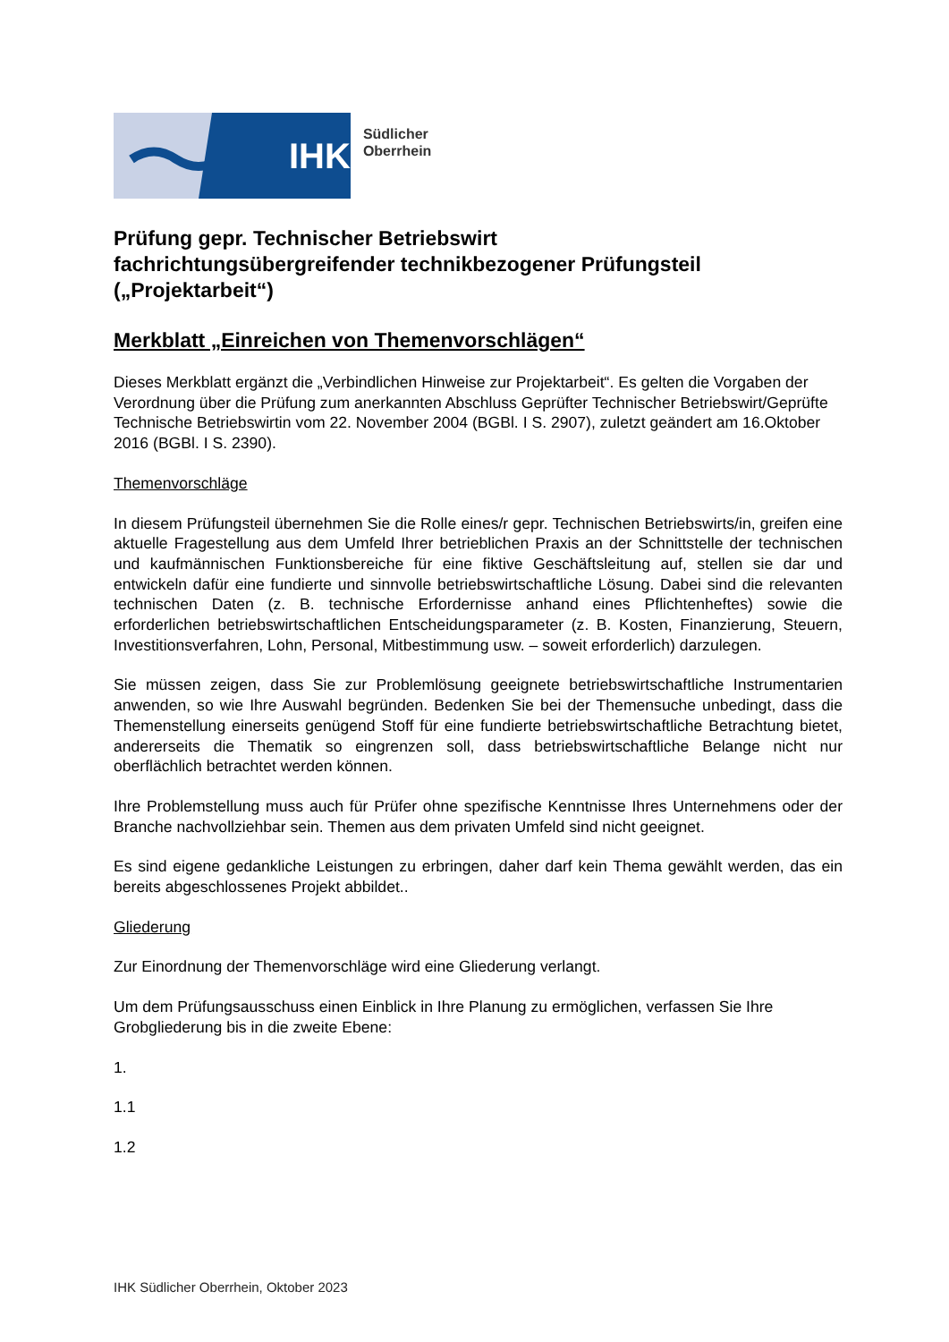IHK
Südlicher
Oberrhein
Prüfung gepr. Technischer Betriebswirt
fachrichtungsübergreifender technikbezogener Prüfungsteil („Projektarbeit“)
Merkblatt „Einreichen von Themenvorschlägen“
Dieses Merkblatt ergänzt die „Verbindlichen Hinweise zur Projektarbeit“. Es gelten die Vorgaben der Verordnung über die Prüfung zum anerkannten Abschluss Geprüfter Technischer Betriebswirt/Geprüfte Technische Betriebswirtin vom 22. November 2004 (BGBl. I S. 2907), zuletzt geändert am 16.Oktober 2016 (BGBl. I S. 2390).
Themenvorschläge
In diesem Prüfungsteil übernehmen Sie die Rolle eines/r gepr. Technischen Betriebswirts/in, greifen eine aktuelle Fragestellung aus dem Umfeld Ihrer betrieblichen Praxis an der Schnittstelle der technischen und kaufmännischen Funktionsbereiche für eine fiktive Geschäftsleitung auf, stellen sie dar und entwickeln dafür eine fundierte und sinnvolle betriebswirtschaftliche Lösung. Dabei sind die relevanten technischen Daten (z. B. technische Erfordernisse anhand eines Pflichtenheftes) sowie die erforderlichen betriebswirtschaftlichen Entscheidungsparameter (z. B. Kosten, Finanzierung, Steuern, Investitionsverfahren, Lohn, Personal, Mitbestimmung usw. – soweit erforderlich) darzulegen.
Sie müssen zeigen, dass Sie zur Problemlösung geeignete betriebswirtschaftliche Instrumentarien anwenden, so wie Ihre Auswahl begründen. Bedenken Sie bei der Themensuche unbedingt, dass die Themenstellung einerseits genügend Stoff für eine fundierte betriebswirtschaftliche Betrachtung bietet, andererseits die Thematik so eingrenzen soll, dass betriebswirtschaftliche Belange nicht nur oberflächlich betrachtet werden können.
Ihre Problemstellung muss auch für Prüfer ohne spezifische Kenntnisse Ihres Unternehmens oder der Branche nachvollziehbar sein. Themen aus dem privaten Umfeld sind nicht geeignet.
Es sind eigene gedankliche Leistungen zu erbringen, daher darf kein Thema gewählt werden, das ein bereits abgeschlossenes Projekt abbildet..
Gliederung
Zur Einordnung der Themenvorschläge wird eine Gliederung verlangt.
Um dem Prüfungsausschuss einen Einblick in Ihre Planung zu ermöglichen, verfassen Sie Ihre Grobgliederung bis in die zweite Ebene:
1.
1.1
1.2
IHK Südlicher Oberrhein, Oktober 2023